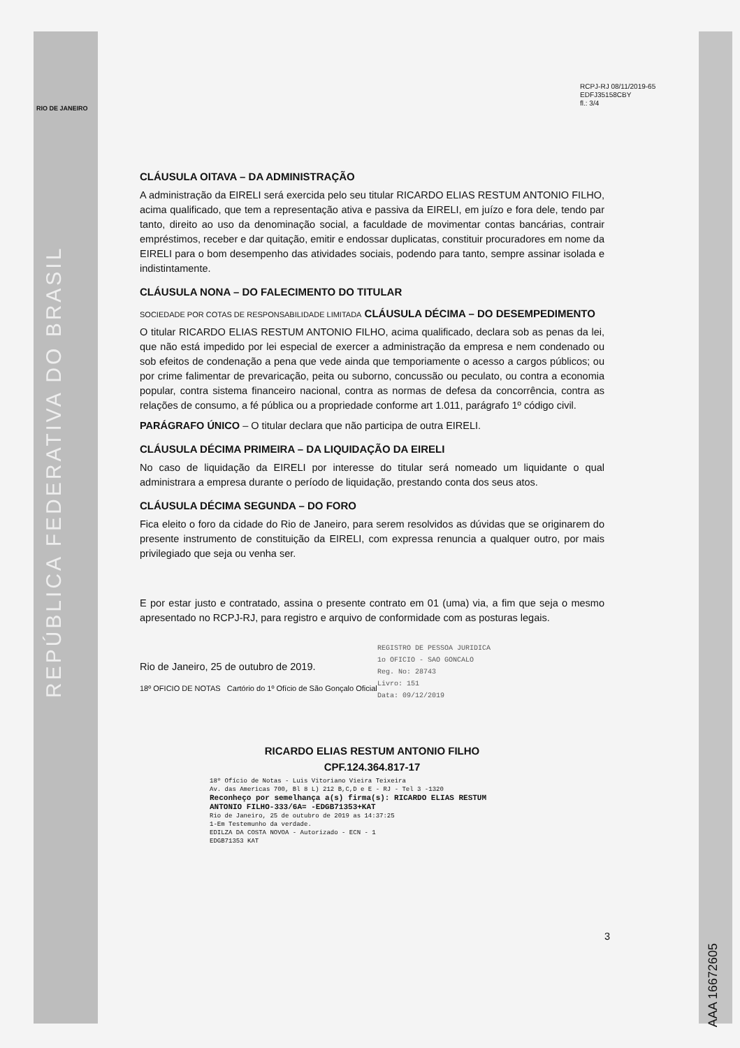RIO DE JANEIRO
REPÚBLICA FEDERATIVA DO BRASIL
AAA 16672605
RCPJ-RJ 08/11/2019-65
EDFJ35158CBY
fl.: 3/4
CLÁUSULA OITAVA – DA ADMINISTRAÇÃO
A administração da EIRELI será exercida pelo seu titular RICARDO ELIAS RESTUM ANTONIO FILHO, acima qualificado, que tem a representação ativa e passiva da EIRELI, em juízo e fora dele, tendo par tanto, direito ao uso da denominação social, a faculdade de movimentar contas bancárias, contrair empréstimos, receber e dar quitação, emitir e endossar duplicatas, constituir procuradores em nome da EIRELI para o bom desempenho das atividades sociais, podendo para tanto, sempre assinar isolada e indistintamente.
CLÁUSULA NONA – DO FALECIMENTO DO TITULAR
SOCIEDADE POR COTAS DE RESPONSABILIDADE LIMITADA CLÁUSULA DÉCIMA – DO DESEMPEDIMENTO
O titular RICARDO ELIAS RESTUM ANTONIO FILHO, acima qualificado, declara sob as penas da lei, que não está impedido por lei especial de exercer a administração da empresa e nem condenado ou sob efeitos de condenação a pena que vede ainda que temporiamente o acesso a cargos públicos; ou por crime falimentar de prevaricação, peita ou suborno, concussão ou peculato, ou contra a economia popular, contra sistema financeiro nacional, contra as normas de defesa da concorrência, contra as relações de consumo, a fé pública ou a propriedade conforme art 1.011, parágrafo 1º código civil.
PARÁGRAFO ÚNICO – O titular declara que não participa de outra EIRELI.
CLÁUSULA DÉCIMA PRIMEIRA – DA LIQUIDAÇÃO DA EIRELI
No caso de liquidação da EIRELI por interesse do titular será nomeado um liquidante o qual administrara a empresa durante o período de liquidação, prestando conta dos seus atos.
CLÁUSULA DÉCIMA SEGUNDA – DO FORO
Fica eleito o foro da cidade do Rio de Janeiro, para serem resolvidos as dúvidas que se originarem do presente instrumento de constituição da EIRELI, com expressa renuncia a qualquer outro, por mais privilegiado que seja ou venha ser.
E por estar justo e contratado, assina o presente contrato em 01 (uma) via, a fim que seja o mesmo apresentado no RCPJ-RJ, para registro e arquivo de conformidade com as posturas legais.
REGISTRO DE PESSOA JURIDICA
1o OFICIO - SAO GONCALO
Reg. No: 28743
Livro: 151
Data: 09/12/2019
Rio de Janeiro, 25 de outubro de 2019.
18º OFICIO DE NOTAS Cartório do 1º Ofício de São Gonçalo Oficial
RICARDO ELIAS RESTUM ANTONIO FILHO
CPF.124.364.817-17
18º Ofício de Notas - Luis Vitoriano Vieira Teixeira
Av. das Americas 700, Bl 8 L) 212 B,C,D e E - RJ - Tel 3 -1320
Reconheço por semelhança a(s) firma(s): RICARDO ELIAS RESTUM ANTONIO FILHO-333/6A= -EDGB71353+KAT
Rio de Janeiro, 25 de outubro de 2019 as 14:37:25
1-Em Testemunho da verdade.
EDILZA DA COSTA NOVOA - Autorizado - ECN - 1
EDGB71353 KAT
3